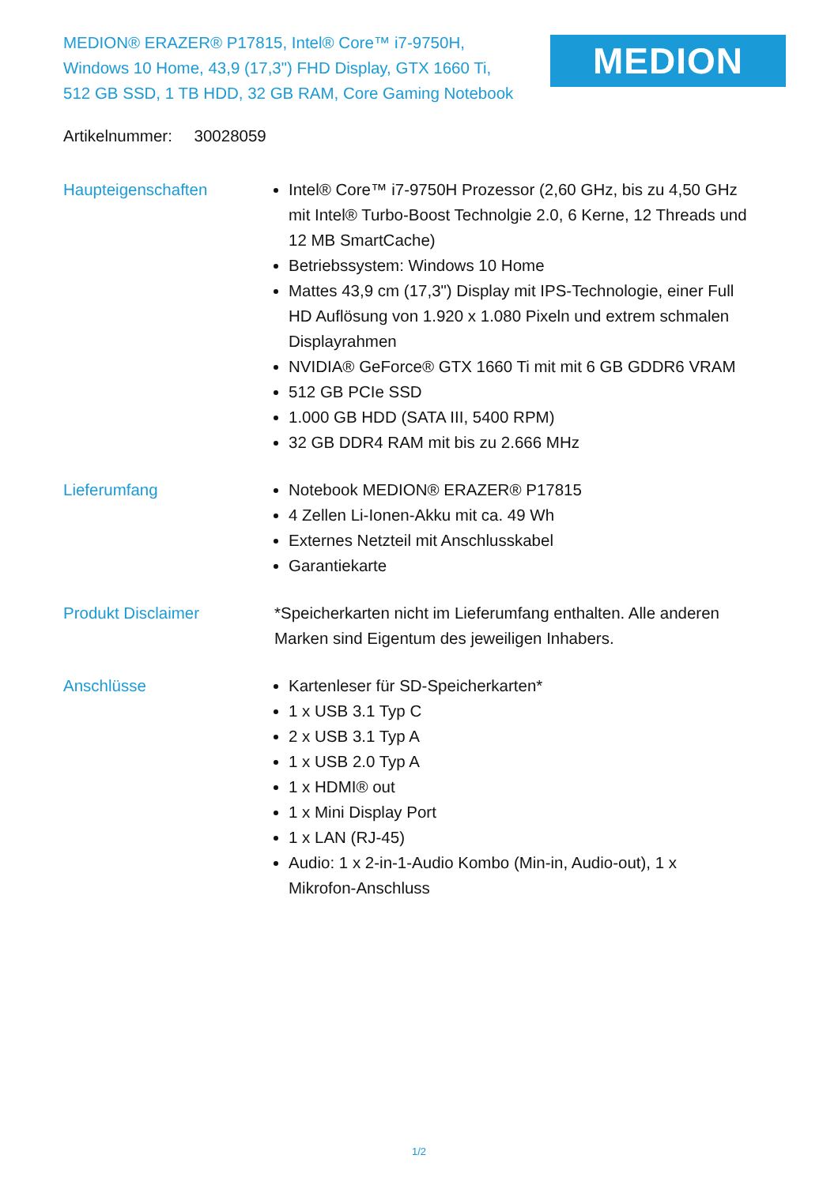MEDION® ERAZER® P17815, Intel® Core™ i7-9750H, Windows 10 Home, 43,9 (17,3") FHD Display, GTX 1660 Ti, 512 GB SSD, 1 TB HDD, 32 GB RAM, Core Gaming Notebook
MEDION
Artikelnummer: 30028059
Haupteigenschaften Intel® Core™ i7-9750H Prozessor (2,60 GHz, bis zu 4,50 GHz mit Intel® Turbo-Boost Technolgie 2.0, 6 Kerne, 12 Threads und 12 MB SmartCache)
Betriebssystem: Windows 10 Home
Mattes 43,9 cm (17,3") Display mit IPS-Technologie, einer Full HD Auflösung von 1.920 x 1.080 Pixeln und extrem schmalen Displayrahmen
NVIDIA® GeForce® GTX 1660 Ti mit mit 6 GB GDDR6 VRAM
512 GB PCIe SSD
1.000 GB HDD (SATA III, 5400 RPM)
32 GB DDR4 RAM mit bis zu 2.666 MHz
Lieferumfang Notebook MEDION® ERAZER® P17815
4 Zellen Li-Ionen-Akku mit ca. 49 Wh
Externes Netzteil mit Anschlusskabel
Garantiekarte
Produkt Disclaimer *Speicherkarten nicht im Lieferumfang enthalten. Alle anderen Marken sind Eigentum des jeweiligen Inhabers.
Anschlüsse Kartenleser für SD-Speicherkarten*
1 x USB 3.1 Typ C
2 x USB 3.1 Typ A
1 x USB 2.0 Typ A
1 x HDMI® out
1 x Mini Display Port
1 x LAN (RJ-45)
Audio: 1 x 2-in-1-Audio Kombo (Min-in, Audio-out), 1 x Mikrofon-Anschluss
1/2